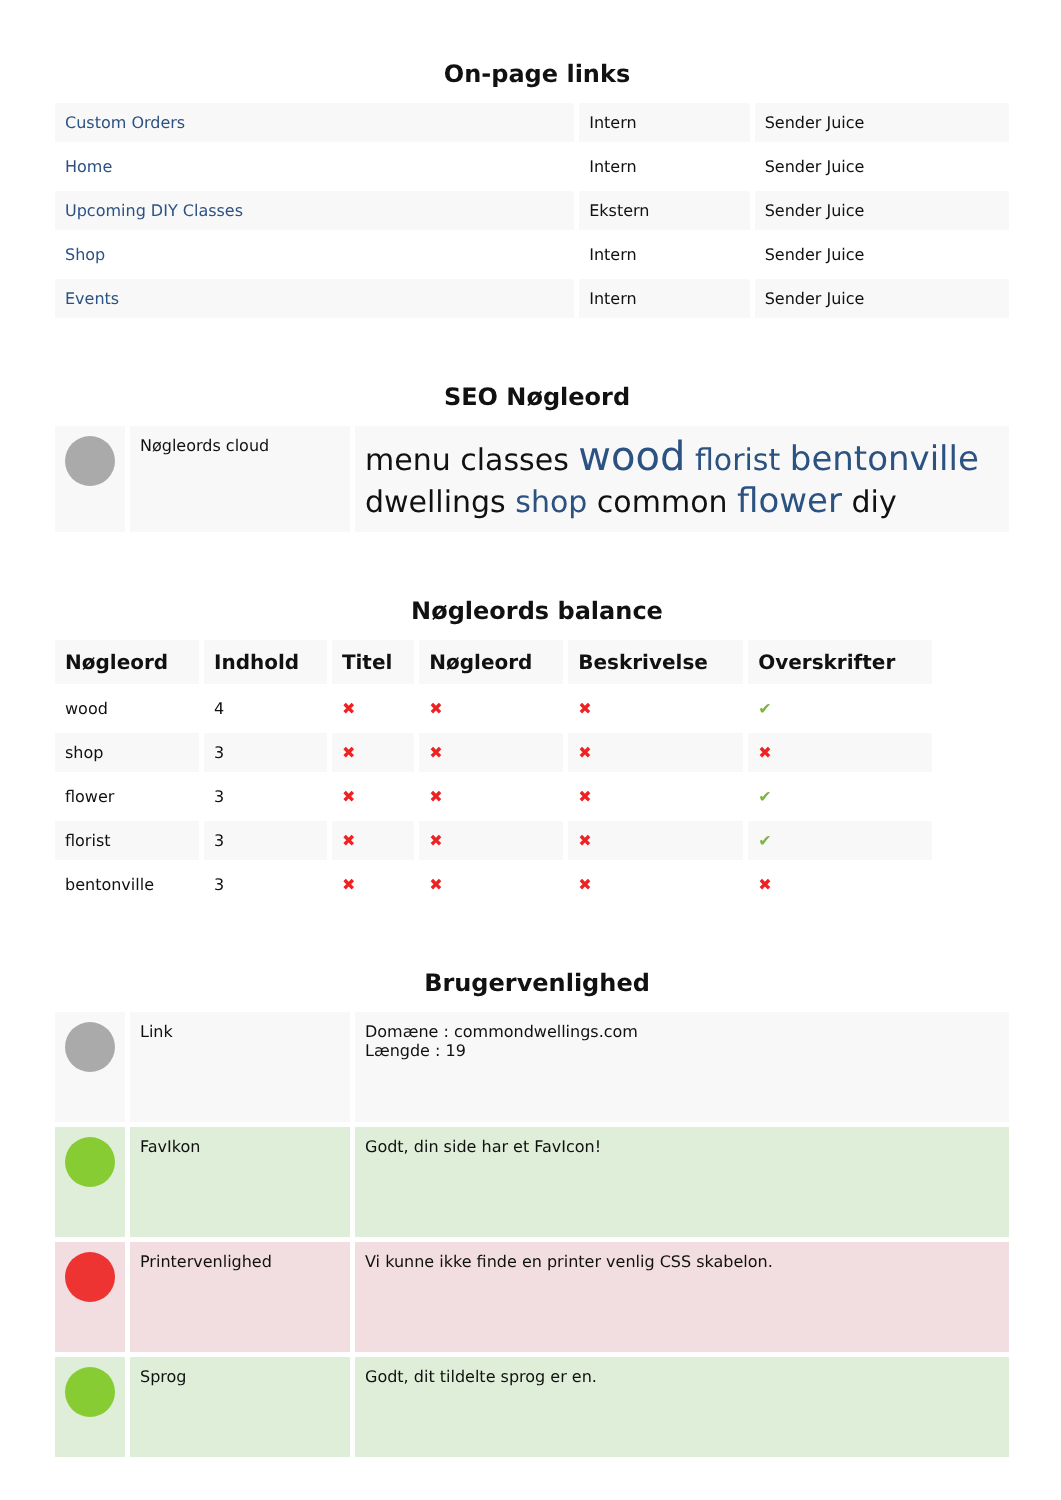On-page links
| Custom Orders | Intern | Sender Juice |
| Home | Intern | Sender Juice |
| Upcoming DIY Classes | Ekstern | Sender Juice |
| Shop | Intern | Sender Juice |
| Events | Intern | Sender Juice |
SEO Nøgleord
| | Nøgleords cloud | menu classes wood florist bentonville dwellings shop common flower diy |
Nøgleords balance
| Nøgleord | Indhold | Titel | Nøgleord | Beskrivelse | Overskrifter |
| --- | --- | --- | --- | --- | --- |
| wood | 4 | ✖ | ✖ | ✖ | ✔ |
| shop | 3 | ✖ | ✖ | ✖ | ✖ |
| flower | 3 | ✖ | ✖ | ✖ | ✔ |
| florist | 3 | ✖ | ✖ | ✖ | ✔ |
| bentonville | 3 | ✖ | ✖ | ✖ | ✖ |
Brugervenlighed
| | Link | Domæne : commondwellings.com Længde : 19 |
| | FavIkon | Godt, din side har et FavIcon! |
| | Printervenlighed | Vi kunne ikke finde en printer venlig CSS skabelon. |
| | Sprog | Godt, dit tildelte sprog er en. |